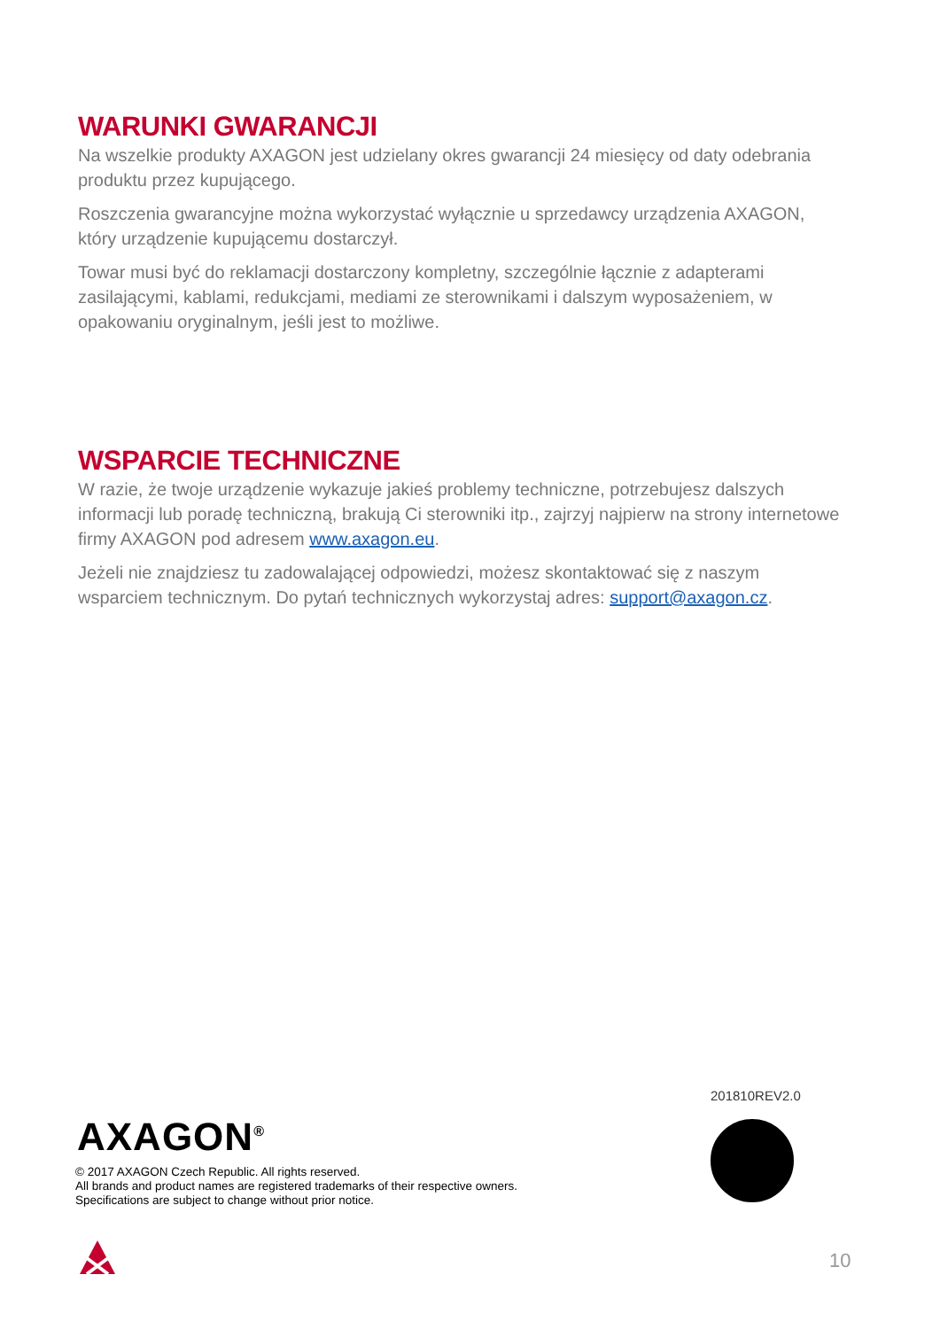WARUNKI GWARANCJI
Na wszelkie produkty AXAGON jest udzielany okres gwarancji 24 miesięcy od daty odebrania produktu przez kupującego.
Roszczenia gwarancyjne można wykorzystać wyłącznie u sprzedawcy urządzenia AXAGON, który urządzenie kupującemu dostarczył.
Towar musi być do reklamacji dostarczony kompletny, szczególnie łącznie z adapterami zasilającymi, kablami, redukcjami, mediami ze sterownikami i dalszym wyposażeniem, w opakowaniu oryginalnym, jeśli jest to możliwe.
WSPARCIE TECHNICZNE
W razie, że twoje urządzenie wykazuje jakieś problemy techniczne, potrzebujesz dalszych informacji lub poradę techniczną, brakują Ci sterowniki itp., zajrzyj najpierw na strony internetowe firmy AXAGON pod adresem www.axagon.eu.
Jeżeli nie znajdziesz tu zadowalającej odpowiedzi, możesz skontaktować się z naszym wsparciem technicznym. Do pytań technicznych wykorzystaj adres: support@axagon.cz.
201810REV2.0
AXAGON<sup>®</sup>
© 2017 AXAGON Czech Republic. All rights reserved.
All brands and product names are registered trademarks of their respective owners.
Specifications are subject to change without prior notice.
10